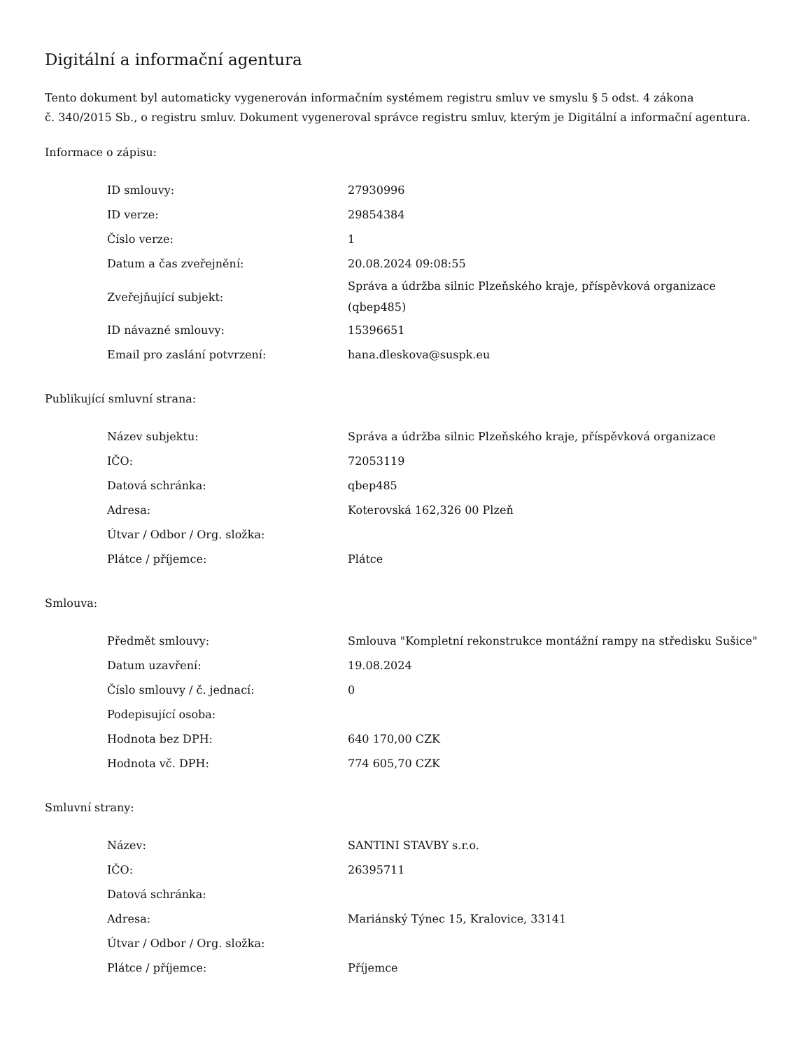Digitální a informační agentura
Tento dokument byl automaticky vygenerován informačním systémem registru smluv ve smyslu § 5 odst. 4 zákona
č. 340/2015 Sb., o registru smluv. Dokument vygeneroval správce registru smluv, kterým je Digitální a informační agentura.
Informace o zápisu:
| ID smlouvy: | 27930996 |
| ID verze: | 29854384 |
| Číslo verze: | 1 |
| Datum a čas zveřejnění: | 20.08.2024 09:08:55 |
| Zveřejňující subjekt: | Správa a údržba silnic Plzeňského kraje, příspěvková organizace (qbep485) |
| ID návazné smlouvy: | 15396651 |
| Email pro zaslání potvrzení: | hana.dleskova@suspk.eu |
Publikující smluvní strana:
| Název subjektu: | Správa a údržba silnic Plzeňského kraje, příspěvková organizace |
| IČO: | 72053119 |
| Datová schránka: | qbep485 |
| Adresa: | Koterovská 162,326 00 Plzeň |
| Útvar / Odbor / Org. složka: | |
| Plátce / příjemce: | Plátce |
Smlouva:
| Předmět smlouvy: | Smlouva "Kompletní rekonstrukce montážní rampy na středisku Sušice" |
| Datum uzavření: | 19.08.2024 |
| Číslo smlouvy / č. jednací: | 0 |
| Podepisující osoba: | |
| Hodnota bez DPH: | 640 170,00 CZK |
| Hodnota vč. DPH: | 774 605,70 CZK |
Smluvní strany:
| Název: | SANTINI STAVBY s.r.o. |
| IČO: | 26395711 |
| Datová schránka: | |
| Adresa: | Mariánský Týnec 15, Kralovice, 33141 |
| Útvar / Odbor / Org. složka: | |
| Plátce / příjemce: | Příjemce |